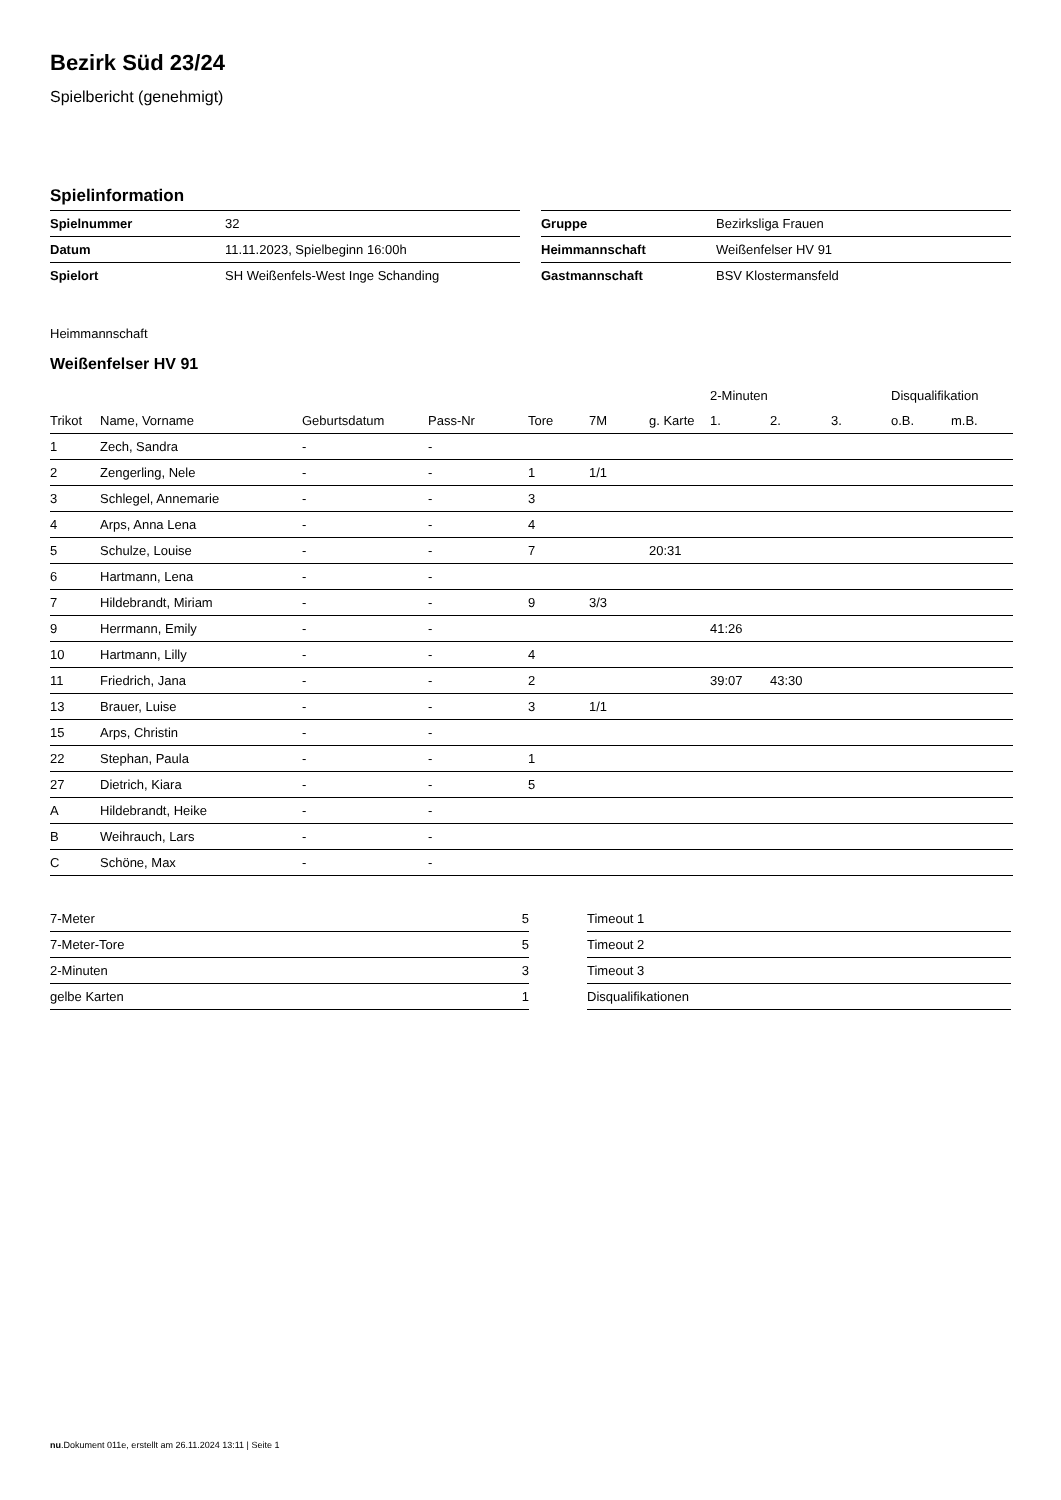Bezirk Süd 23/24
Spielbericht (genehmigt)
Spielinformation
| Spielnummer | 32 |
| Datum | 11.11.2023, Spielbeginn 16:00h |
| Spielort | SH Weißenfels-West Inge Schanding |
| Gruppe | Bezirksliga Frauen |
| Heimmannschaft | Weißenfelser HV 91 |
| Gastmannschaft | BSV Klostermansfeld |
Heimmannschaft
Weißenfelser HV 91
| | | | | | | | 2-Minuten | | | Disqualifikation | |
| --- | --- | --- | --- | --- | --- | --- | --- | --- | --- | --- | --- |
| Trikot | Name, Vorname | Geburtsdatum | Pass-Nr | Tore | 7M | g. Karte | 1. | 2. | 3. | o.B. | m.B. |
| 1 | Zech, Sandra | - | - | | | | | | | | |
| 2 | Zengerling, Nele | - | - | 1 | 1/1 | | | | | | |
| 3 | Schlegel, Annemarie | - | - | 3 | | | | | | | |
| 4 | Arps, Anna Lena | - | - | 4 | | | | | | | |
| 5 | Schulze, Louise | - | - | 7 | | 20:31 | | | | | |
| 6 | Hartmann, Lena | - | - | | | | | | | | |
| 7 | Hildebrandt, Miriam | - | - | 9 | 3/3 | | | | | | |
| 9 | Herrmann, Emily | - | - | | | | 41:26 | | | | |
| 10 | Hartmann, Lilly | - | - | 4 | | | | | | | |
| 11 | Friedrich, Jana | - | - | 2 | | | 39:07 | 43:30 | | | |
| 13 | Brauer, Luise | - | - | 3 | 1/1 | | | | | | |
| 15 | Arps, Christin | - | - | | | | | | | | |
| 22 | Stephan, Paula | - | - | 1 | | | | | | | |
| 27 | Dietrich, Kiara | - | - | 5 | | | | | | | |
| A | Hildebrandt, Heike | - | - | | | | | | | | |
| B | Weihrauch, Lars | - | - | | | | | | | | |
| C | Schöne, Max | - | - | | | | | | | | |
| 7-Meter | 5 |
| 7-Meter-Tore | 5 |
| 2-Minuten | 3 |
| gelbe Karten | 1 |
| Timeout 1 |
| Timeout 2 |
| Timeout 3 |
| Disqualifikationen |
nu.Dokument 011e, erstellt am 26.11.2024 13:11 | Seite 1